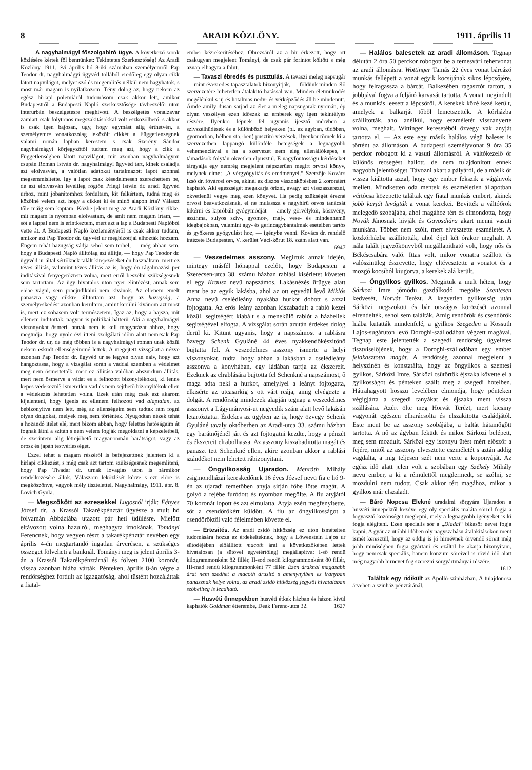8 ARADI KÖZLÖNY. 1911. április 11
— A nagyhalmágyi főszolgabiró ügye. A következő sorok közlésére kértek föl bennünket: Tekintetes Szerkesztőség! Az Aradi Közlöny 1911. évi április hó 8-iki számában személyemről Pap Teodor dr. nagyhalmágyi ügyvéd tollából eredőleg egy olyan cikk látott napvilágot, melyet szó és megemlités nélkül nem hagyhatok, s most már magam is nyilatkozom. Tény dolog az, hogy nekem az egész hirlapi polemiáról tudomásom csak akkor lett, amikor Budapestről a Budapesti Napló szerkesztősége távbeszélői uton interurbán beszélgetésre meghivott. A beszélgetés vonalzavar zamiatt csak folytonos megszakitásokkal volt eszközölhető, s akkor is csak igen bajosan, ugy, hogy egymást alig érthetvén, a személyemre vonatkozólag leközölt cikkét a Függetlenségnek valami román lapban kerestem s csak Szerény Sándor nagyhalmágyi körjegyzőtől tudtam meg azt, hogy a cikk a Függetlenségben látott napvilágot, mit azonban nagyhalmágyon csupán Román István dr. nagyhalmágyi ügyvéd tart, kinek családja azt elolvasván, a valótlan adatokat tartalmazott lapot azonnal megsemmisitette. Igy a lapot csak késedelmesen szerezhettem be, de azt elolvasván levélileg rögtön Priegl István dr. aradi ügyvéd urhoz, mint jóbarátomhoz fordultam, kit felkértem, tudná meg és közölné velem azt, hogy a cikket ki és minő alapon irta? Választ tőle máig sem kaptam. Közbe jelent meg az Aradi Közlöny cikke, mit magam is nyomban elolvastam, de amit nem magam irtam, — sőt a lappal nem is érintkeztem, mert azt a lap a Budapesti Naplóból vette át. A Budapesti Napló közleményéről is csak akkor tudtam, amikor azt Pap Teodor dr. ügyvéd ur megbizottjai elhozták hozzám. Engem tehát hazugság vádja sehol sem terhel, — még abban sem, hogy a Budapesti Napló állitólag azt állitja, — hogy Pap Teodor dr. ügyvéd ur által sértőknek talált kitejezéseket én használtam, mert ez téves állitás, valamint téves állitás az is, hogy én rágalmazási per inditásával fenyegetőztem volna, mert erről beszélni szükségesnek sem tartottam. Az ügy hivatalos uton nyer elintézést, annak sem elébe vágni, sem praejudikálni nem kivánok. Az ellenem emelt panaszra vagy cikkre állitottam azt, hogy az hazugság, a személyeskedést azonban kerültem, amint kerülni kivánom azt most is, mert ez sohasem volt természetem. Igaz az, hogy a hajsza, mit ellenem inditottak, nagyon is politikai hátterü. Aki a nagyhalmágyi viszonyokat ösmeri, annak nem is kell magyarázat ahhoz, hogy megtudja, hogy nyolc évi itteni szolgálati időm alatt nemcsak Pap Teodor dr. ur, de még többen is a nagyhalmágyi román urak közül nekem esküdt ellenségeimmé lettek. A megejtett vizsgálatra nézve azonban Pap Teodor dr. ügyvéd ur se legyen olyan naiv, hogy azt hangoztassa, hogy a vizsgálat során a váddal szemben a védelmet meg nem ösmertették, mert ez állitása valóban abszurdum állitás, mert nem ösmerve a vádat es a felhozott bizonyitékokat, ki lenne képes védekezni? Ismeretlen vád és nem sejthető bizonyitékok ellen a védekezés lehetetlen volna. Ezek után még csak azt akarom kijelenteni, hogy igenis az ellenem felhozott vád alaptalan, az bebizonyitva nem lett, még az ellenségeim sem tudtak rám fogni olyan dolgokat, melyek meg nem történtek. Nyugodtan nézek tehát a hozandó itélet elé, mert bizom abban, hogy felettes hatóságaim át fognak látni a szitán s nem velem fogják megoldatni a képzeletbeli, de szerintem alig létrejöhető magyar-román barátságot, vagy az orosz és japán testvériességet.
Ezzel tehát a magam részéről is befejezettnek jelentem ki a hirlapi cikkezést, s még csak azt tartom szükségesnek megemliteni, hogy Pap Tivadar dr. urnak lovagias uton is bármikor rendelkezésére állok. Válaszom leközlését kérve s ezt előre is megköszönve, vagyok mély tisztelettel, Nagyhalmágy, 1911. ápr. 8. Lovich Gyula.
— Megszökött az ezresekkel Lugosról irják: Fényes József dr., a Krassói Takarékpénztár ügyésze a mult hó folyamán Abbáziába utazott pár heti üdülésre. Mielőtt eltávozott volna hazulról, meghagyta irnokának, Tományi Ferencnek, hogy vegyen részt a takarékpénztár nevében egy április 4-én megtartandó ingatlan árverésen, a szükséges összeget fölveheti a banknál. Tományi meg is jelent április 3-án a Krassói Takarékpénztárnál és fölvett 2100 koronát, vissza azonban hiába várták. Pénteken, április 8-án végre a rendőrséghez fordult az igazgatóság, ahol tüstént hozzáláttak a fiatal-
ember kézrekeritéséhez. Obrezsáról az a hir érkezett, hogy ott csakugyan megjelent Tományi, de csak pár forintot költött s még aznap elhagyta a falut.
— Tavaszi ébredés és pusztulás. A tavaszi meleg napsugár — mint évezredes tapasztalatok bizonyitják, — földünk minden élő szervezetére hihetetlen átalakitó hatással van. Minden életmüködés megélénkül s uj és hatalmas nedv- és vérképződés áll be mindenütt. Ámde amily dusan sarjad az élet a meleg napsugarak nyomán, ép olyan veszélyes ezen időszak az emberek egy igen tekintélyes részére. Ilyenkor lépnek fel ugyanis ijesztő mérvben a szivszélhüdések és a különböző helyeken (pl. az agyban, tüdőben, gyomorban, bélben stb.-ben) pusztitó vérzések. Ilyenkor törnek ki a szervezetben lappangó különféle betegségek a legnagyobb vehemenciával s ha a szervezet nem elég ellenállóképes, e támadások folytán okvetlen elpusztul. E nagyfontosságu kérdéseket tárgyalja egy nemrég megjelent népszerüen megirt orvosi könyv, melynek cime: „A vérgyógyitás és eredményei.“ Szerzője Kovács Izsó dr. fővárosi orvos, akinél az diszos vászonkötésben 2 koronáért hapható. Aki egészségét megakarja őrizni, avagy azt visszaszerezni, okvetlenül vegye meg ezen könyvet. Ha pedig szükségét érezné orvosi beavatkozásnak, el ne mulassza e nagyhirü orvos tanácsát kikérni és kipróbált gyógymódját — amely görvélykór, köszvény, aszthma, sulyos sziv-, gyomor-, máj-, vese- és mindennemü idegbajokban, valamint agy- és gerincagybántalmak eseteiben tartós és gyökeres gyógyulást hoz, — igénybe venni. Kovács dr. rendelő intézete Budapesten, V. kerület Váci-körut 18. szám alatt van.
6947
— Veszedelmes asszony. Megirtuk annak idején, mintegy másfél hónappal ezelőtt, hogy Budapesten a Szerecsen-utca 38. számu házban rablási kisérletet követett el egy Krausz nevü napszámos. Lakásnézés ürügye alatt ment be az egyik lakásba, ahol az ott egyedül levő Miklós Anna nevü cselédleány nyakába hurkot dobott s azzal fojtogatta. Az erős leány azonban kiszabadult a rabló kezei közül, segitségért kiabált s a menekülő rablót a házbeliek segitségével elfogta. A vizsgálat során azután érdekes dolog derül ki. Kitünt ugyanis, hogy a napszámost a rablásra özvegy Schenk Gyuláné 44 éves nyakkendőkészitőnő bujtatta fel. A veszedelmes asszony ismerte a helyi viszonyokat, tudta, hogy abban a lakásban a cselédleány asszonya a konyhában, egy ládában tartja az ékszereit. Ezeknek az elrablására bujtotta fel Schenkné a napszámost, ő maga adta neki a hurkot, amelylyel a leányt fojtogatta, elkisérte az utcasarkig s ott várt reája, amig elvégezte a dolgát. A rendőrség mindezek alapján tegnap a veszedelmes asszonyt a Lágymányosi-ut negyedik szám alatt levő lakásán letartóztatta. Érdekes az ügyben az is, hogy özvegy Schenk Gyuláné tavaly októberben az Aradi-utca 33. számu házban egy barátnőjénél járt és azt fojtogatni kezdte, hogy a pénzét és ékszereit elrabolhassa. Az asszony kiszabaditotta magát és panaszt tett Schenkné ellen, akire azonban akkor a rablási szándékot nem lehetett rábizonyitani.
— Öngyilkosság Ujaradon. Menráth Mihály zsigmondházai kereskedőnek 16 éves József nevü fia e hó 9-én az ujaradi temetőben anyja sirján főbe lőtte magát. A golyó a fejébe furódott és nyomban megölte. A fiu atyjától 70 koronát lopott és azt elmulatta. Atyja ezért megfenyitette, sőt a csendőrökért küldött. A fiu az öngyilkosságot a csendőröktől való félelmében követte el.
— Értesités. Az aradi zsidó hitközség ez uton ismételten tudomására hozza az érdekelteknek, hogy a Löwenstein Lajos ur sütődéjében előállitott macoth árai a következőképen lettek hivatalosan (a sütővel egyetértőleg) megállapitva: I-ső rendü kilogrammonként 82 fillér, II-sod rendü kilogrammonként 80 fillér, III-mad rendü kilogrammonként 77 fillér. Ezen áraknál magasabb árat nem szedhet a macoth árusitó s amenynyiben ez irányban panasznak helye volna, az aradi zsidó hitközség jegyzői hivatalában szóbeliteg is leadható.
— Husvéti ünnepekben husvéti étkek házban és házon kivül kaphatók Goldman étterembe, Deák Ferenc-utca 32. 1627
— Halálos balesetek az aradi állomáson. Tegnap délután 2 óra 50 perckor robogott be a temesvári tehervonat az aradi állomásra. Wottinger Tamás 22 éves vonat bárcázó munkás fellépett a vonat egyik kocsijának sikos lépcsőjére, hogy felragassza a bárcát. Balkezében ragasztót tartott, a jobbjával fogva a feljáró karvasát tartotta. A vonat megindult és a munkás leesett a lépcsőről. A kerekek közé kezé került, amelyek a balkarját tőből lemetszették. A kórházba szállitották, ahol anélkül, hogy eszméletét visszanyerte volna, meghalt. Wittinger keresetéből özvegy vak anyját tartotta el. — Az este egy másik halálos végü baleset is történt az állomáson. A budapesti személyvonat 9 óra 35 perckor robogott ki a vasuti állomásról. A váltókezelő őr különös recsegést hallott, de nem tulajdonitott ennek nagyobb jelentőséget. Távozni akart a pályáról, de a másik őr vissza kiáltotta azzal, hogy egy ember fekszik a vágányok mellett. Mindketten oda mentek és eszméletlen állapotban vértócsa közepette találtak egy fiatal munkás embert, akinek jobb karját levágták a vonat kerekei. Bevitték a váltóőrök melegedő szobájába, ahol magához tért és elmondotta, hogy Novák Jánosnak hivják és Gavosdiára akart menni vasuti munkára. Többet nem szólt, mert elvesztette eszméletét. A közkórházba szállitották, ahol éjjel két órakor meghalt. A nála talált jegyzőkönyvből megállapitható volt, hogy nős és Békéscsabára való. Ittas volt, mikor vonatra szállott és valószinüleg észrevette, hogy eltévesztette a vonatot és a mozgó kocsiból kiugorva, a kerekek alá került.
— Öngyilkos gyilkos. Megirtuk a mult héten, hogy Sárközi Imre jómódu gazdálkodó megölte Szentesen kedvesét, Horvát Terézt. A kegyetlen gyilkosság után Sárközi megszökött és bár országos körözését azonnal elrendelték, sehol sem találták. Amig rendőrök és csendőrök hiába kutatták mindenfelé, a gyilkos Szegeden a Kossuth Lajos-sugáruton levő Doroghi-szállodában végzett magával. Tegnap este jelentették a szegedi rendőrség ügyeletes tisztviselőjének, hogy a Doroghi-szállodában egy ember felakasztotta magát. A rendőrség azonnal megjelent a helyszinén és konstatálta, hogy az öngyilkos a szentesi gyilkos, Sárközi Imre. Sárközi csütörtök éjszaka követte el a gyilkosságot és pénteken szállt meg a szegedi hotelben. Hátrahagyott hosszu levelében elmondja, hogy pénteken végigjárta a szegedi tanyákat és éjszaka ment vissza szállására. Azért ölte meg Horvát Terézt, mert kicsiny vagyonát egészen elharácsolta és elszakitotta családjától. Este ment be az asszony szobájába, a baltát hátamögött tartotta. A nő az ágyban feküdt és mikor Sárközi belépett, meg sem mozdult. Sárközi egy iszonyu ütést mért először a fejére, mitől az asszony elvesztette eszméletét s aztán addig vagdalta, a mig teljesen szét nem verte a koponyáját. Az egész idő alatt jelen volt a szobában egy Székely Mihály nevü ember, a ki a rémülettől megdermedt, se szólni, se mozdulni nem tudott. Csak akkor tért magához, mikor a gyilkos már elszaladt.
— Báró Nopcsa Elekné uradalmi sörgyára Ujaradon a husvéti ünnepektől kezdve egy oly speciális maláta sörrel fogja a fogyasztó közönséget meglepni, mely a legnagyobb igényeket is ki fogja elégiteni. Ezen speciális sör a „Diadal“ bikasör nevet fogja kapni. A gyár az utóbbi időben oly nagyszabásu átalakitásokon ment ismét keresztül, hogy az eddig is jó hirnévnek örvendő söreit még jobb minőségben fogja gyártani és ezáltal be akarja bizonyitani, hogy nemcsak speciális, hanem konzum söreivel is rövid idő alatt még nagyobb hirnevet fog szerezni sörgyártmányai részére.
1612
— Találtak egy ridikült az Apolló-szinházban. A tulajdonosa átveheti a szinház pénztáránál.